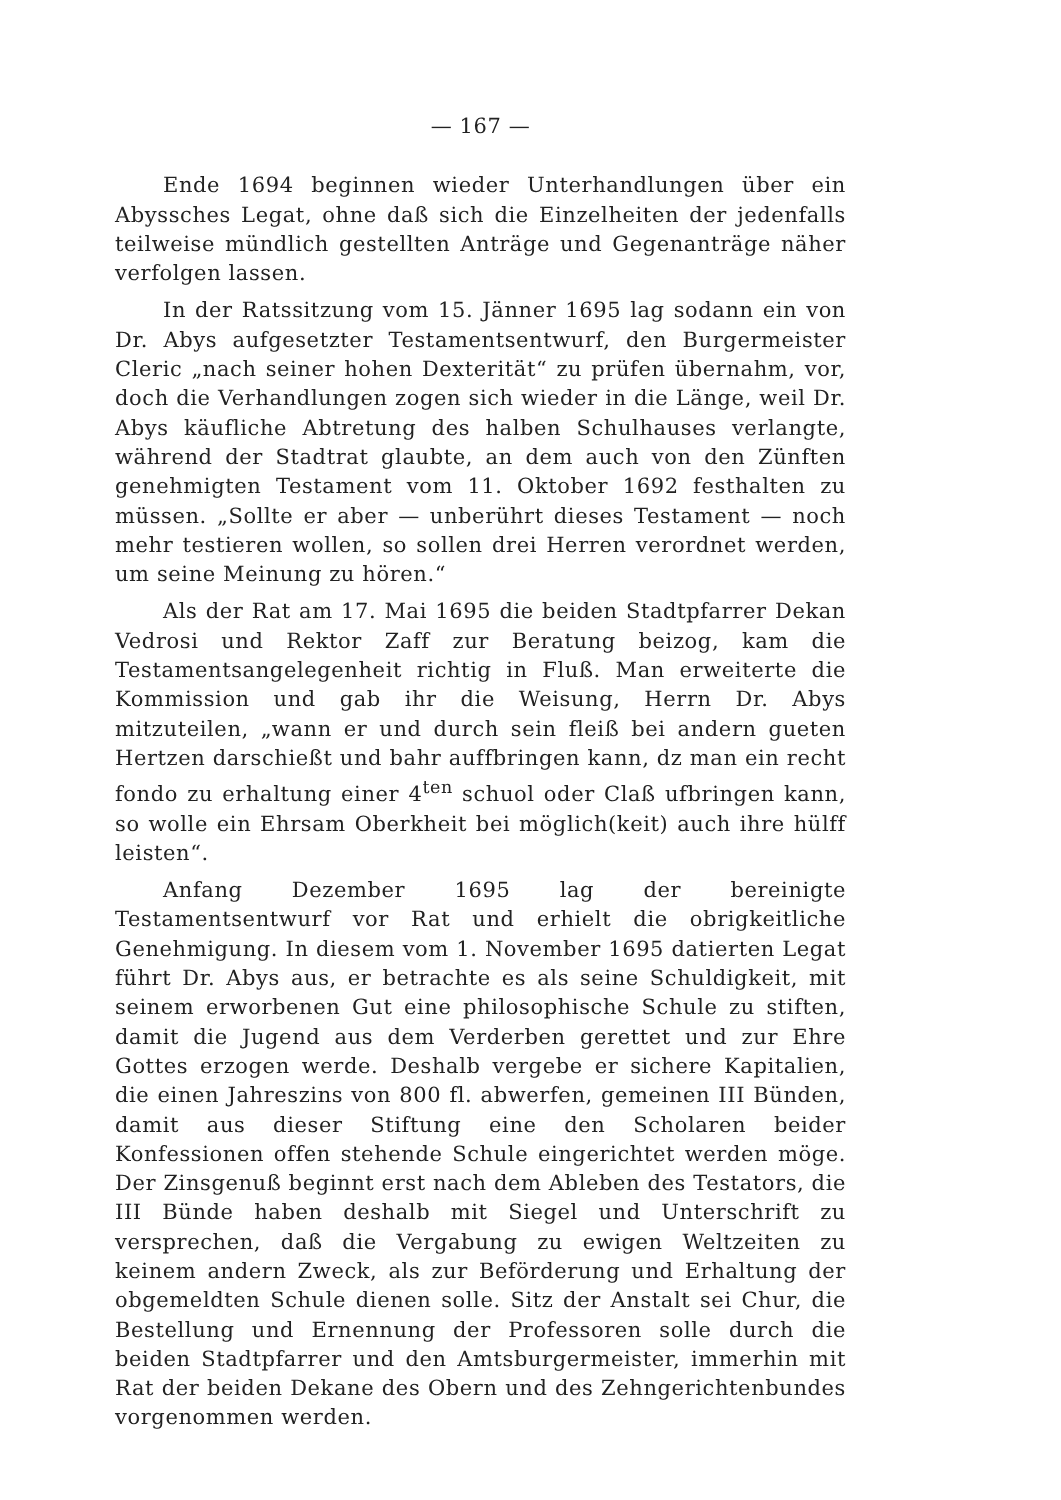— 167 —
Ende 1694 beginnen wieder Unterhandlungen über ein Abyssches Legat, ohne daß sich die Einzelheiten der jedenfalls teilweise mündlich gestellten Anträge und Gegenanträge näher verfolgen lassen.
In der Ratssitzung vom 15. Jänner 1695 lag sodann ein von Dr. Abys aufgesetzter Testamentsentwurf, den Burgermeister Cleric „nach seiner hohen Dexterität“ zu prüfen übernahm, vor, doch die Verhandlungen zogen sich wieder in die Länge, weil Dr. Abys käufliche Abtretung des halben Schulhauses verlangte, während der Stadtrat glaubte, an dem auch von den Zünften genehmigten Testament vom 11. Oktober 1692 festhalten zu müssen. „Sollte er aber — unberührt dieses Testament — noch mehr testieren wollen, so sollen drei Herren verordnet werden, um seine Meinung zu hören.“
Als der Rat am 17. Mai 1695 die beiden Stadtpfarrer Dekan Vedrosi und Rektor Zaff zur Beratung beizog, kam die Testamentsangelegenheit richtig in Fluß. Man erweiterte die Kommission und gab ihr die Weisung, Herrn Dr. Abys mitzuteilen, „wann er und durch sein fleiß bei andern gueten Hertzen darschießt und bahr auffbringen kann, dz man ein recht fondo zu erhaltung einer 4<sup>ten</sup> schuol oder Claß ufbringen kann, so wolle ein Ehrsam Oberkheit bei möglich(keit) auch ihre hülff leisten“.
Anfang Dezember 1695 lag der bereinigte Testamentsentwurf vor Rat und erhielt die obrigkeitliche Genehmigung. In diesem vom 1. November 1695 datierten Legat führt Dr. Abys aus, er betrachte es als seine Schuldigkeit, mit seinem erworbenen Gut eine philosophische Schule zu stiften, damit die Jugend aus dem Verderben gerettet und zur Ehre Gottes erzogen werde. Deshalb vergebe er sichere Kapitalien, die einen Jahreszins von 800 fl. abwerfen, gemeinen III Bünden, damit aus dieser Stiftung eine den Scholaren beider Konfessionen offen stehende Schule eingerichtet werden möge. Der Zinsgenuß beginnt erst nach dem Ableben des Testators, die III Bünde haben deshalb mit Siegel und Unterschrift zu versprechen, daß die Vergabung zu ewigen Weltzeiten zu keinem andern Zweck, als zur Beförderung und Erhaltung der obgemeldten Schule dienen solle. Sitz der Anstalt sei Chur, die Bestellung und Ernennung der Professoren solle durch die beiden Stadtpfarrer und den Amtsburgermeister, immerhin mit Rat der beiden Dekane des Obern und des Zehngerichtenbundes vorgenommen werden.